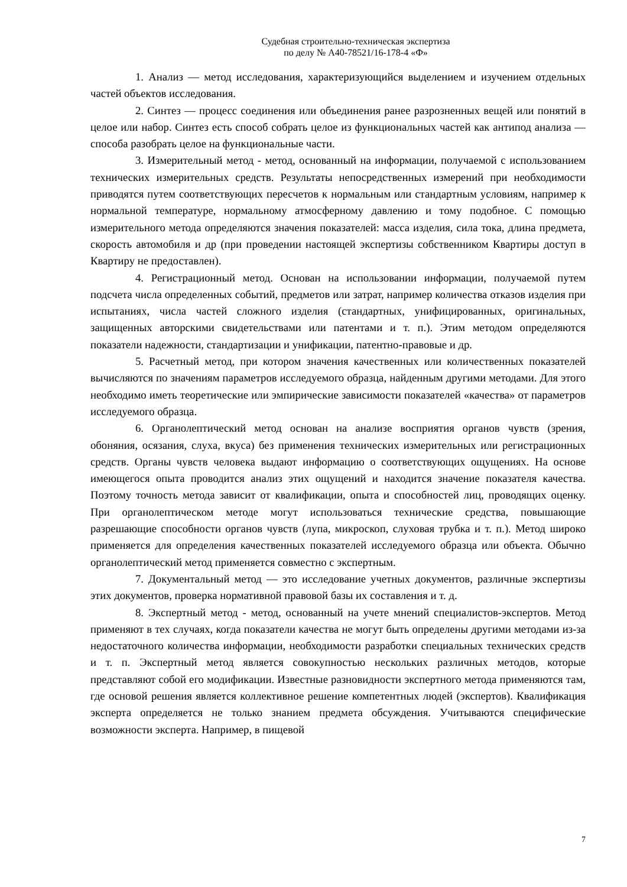Судебная строительно-техническая экспертиза
по делу № А40-78521/16-178-4 «Ф»
1. Анализ — метод исследования, характеризующийся выделением и изучением отдельных частей объектов исследования.
2. Синтез — процесс соединения или объединения ранее разрозненных вещей или понятий в целое или набор. Синтез есть способ собрать целое из функциональных частей как антипод анализа — способа разобрать целое на функциональные части.
3. Измерительный метод - метод, основанный на информации, получаемой с использованием технических измерительных средств. Результаты непосредственных измерений при необходимости приводятся путем соответствующих пересчетов к нормальным или стандартным условиям, например к нормальной температуре, нормальному атмосферному давлению и тому подобное. С помощью измерительного метода определяются значения показателей: масса изделия, сила тока, длина предмета, скорость автомобиля и др (при проведении настоящей экспертизы собственником Квартиры доступ в Квартиру не предоставлен).
4. Регистрационный метод. Основан на использовании информации, получаемой путем подсчета числа определенных событий, предметов или затрат, например количества отказов изделия при испытаниях, числа частей сложного изделия (стандартных, унифицированных, оригинальных, защищенных авторскими свидетельствами или патентами и т. п.). Этим методом определяются показатели надежности, стандартизации и унификации, патентно-правовые и др.
5. Расчетный метод, при котором значения качественных или количественных показателей вычисляются по значениям параметров исследуемого образца, найденным другими методами. Для этого необходимо иметь теоретические или эмпирические зависимости показателей «качества» от параметров исследуемого образца.
6. Органолептический метод основан на анализе восприятия органов чувств (зрения, обоняния, осязания, слуха, вкуса) без применения технических измерительных или регистрационных средств. Органы чувств человека выдают информацию о соответствующих ощущениях. На основе имеющегося опыта проводится анализ этих ощущений и находится значение показателя качества. Поэтому точность метода зависит от квалификации, опыта и способностей лиц, проводящих оценку. При органолептическом методе могут использоваться технические средства, повышающие разрешающие способности органов чувств (лупа, микроскоп, слуховая трубка и т. п.). Метод широко применяется для определения качественных показателей исследуемого образца или объекта. Обычно органолептический метод применяется совместно с экспертным.
7. Документальный метод — это исследование учетных документов, различные экспертизы этих документов, проверка нормативной правовой базы их составления и т. д.
8. Экспертный метод - метод, основанный на учете мнений специалистов-экспертов. Метод применяют в тех случаях, когда показатели качества не могут быть определены другими методами из-за недостаточного количества информации, необходимости разработки специальных технических средств и т. п. Экспертный метод является совокупностью нескольких различных методов, которые представляют собой его модификации. Известные разновидности экспертного метода применяются там, где основой решения является коллективное решение компетентных людей (экспертов). Квалификация эксперта определяется не только знанием предмета обсуждения. Учитываются специфические возможности эксперта. Например, в пищевой
7